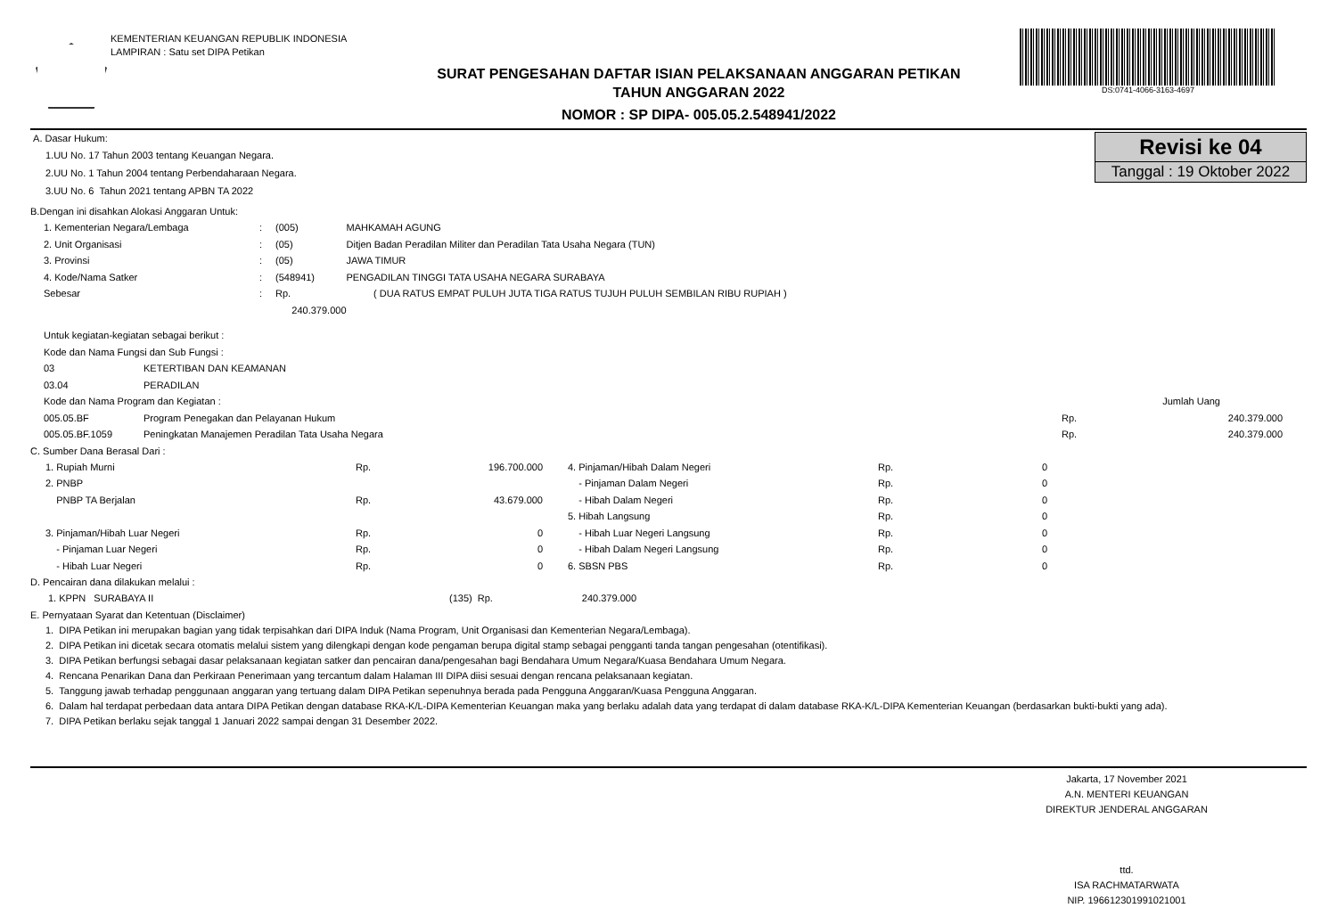KEMENTERIAN KEUANGAN REPUBLIK INDONESIA
LAMPIRAN : Satu set DIPA Petikan
SURAT PENGESAHAN DAFTAR ISIAN PELAKSANAAN ANGGARAN PETIKAN
TAHUN ANGGARAN 2022
NOMOR : SP DIPA- 005.05.2.548941/2022
DS:0741-4066-3163-4697
Revisi ke 04
Tanggal : 19 Oktober 2022
A. Dasar Hukum:
1.UU No. 17 Tahun 2003 tentang Keuangan Negara.
2.UU No. 1 Tahun 2004 tentang Perbendaharaan Negara.
3.UU No. 6 Tahun 2021 tentang APBN TA 2022
B.Dengan ini disahkan Alokasi Anggaran Untuk:
| 1. Kementerian Negara/Lembaga | : | (005) | MAHKAMAH AGUNG |
| 2. Unit Organisasi | : | (05) | Ditjen Badan Peradilan Militer dan Peradilan Tata Usaha Negara (TUN) |
| 3. Provinsi | : | (05) | JAWA TIMUR |
| 4. Kode/Nama Satker | : | (548941) | PENGADILAN TINGGI TATA USAHA NEGARA SURABAYA |
| Sebesar | : | Rp. 240.379.000 | ( DUA RATUS EMPAT PULUH JUTA TIGA RATUS TUJUH PULUH SEMBILAN RIBU RUPIAH ) |
| Untuk kegiatan-kegiatan sebagai berikut : | | | |
| Kode dan Nama Fungsi dan Sub Fungsi : | | | |
| 03 | KETERTIBAN DAN KEAMANAN | | |
| 03.04 | PERADILAN | | |
| Kode dan Nama Program dan Kegiatan : | | | Jumlah Uang |
| 005.05.BF | Program Penegakan dan Pelayanan Hukum | Rp. | 240.379.000 |
| 005.05.BF.1059 | Peningkatan Manajemen Peradilan Tata Usaha Negara | Rp. | 240.379.000 |
C. Sumber Dana Berasal Dari :
| 1. Rupiah Murni | Rp. | 196.700.000 | | 4. Pinjaman/Hibah Dalam Negeri | Rp. | 0 |
| 2. PNBP | | | | - Pinjaman Dalam Negeri | Rp. | 0 |
| PNBP TA Berjalan | Rp. | 43.679.000 | | - Hibah Dalam Negeri | Rp. | 0 |
| | | | | 5. Hibah Langsung | Rp. | 0 |
| 3. Pinjaman/Hibah Luar Negeri | Rp. | 0 | | - Hibah Luar Negeri Langsung | Rp. | 0 |
| - Pinjaman Luar Negeri | Rp. | 0 | | - Hibah Dalam Negeri Langsung | Rp. | 0 |
| - Hibah Luar Negeri | Rp. | 0 | | 6. SBSN PBS | Rp. | 0 |
D. Pencairan dana dilakukan melalui :
| 1. KPPN SURABAYA II | (135) Rp. | 240.379.000 |
E. Pernyataan Syarat dan Ketentuan (Disclaimer)
1. DIPA Petikan ini merupakan bagian yang tidak terpisahkan dari DIPA Induk (Nama Program, Unit Organisasi dan Kementerian Negara/Lembaga).
2. DIPA Petikan ini dicetak secara otomatis melalui sistem yang dilengkapi dengan kode pengaman berupa digital stamp sebagai pengganti tanda tangan pengesahan (otentifikasi).
3. DIPA Petikan berfungsi sebagai dasar pelaksanaan kegiatan satker dan pencairan dana/pengesahan bagi Bendahara Umum Negara/Kuasa Bendahara Umum Negara.
4. Rencana Penarikan Dana dan Perkiraan Penerimaan yang tercantum dalam Halaman III DIPA diisi sesuai dengan rencana pelaksanaan kegiatan.
5. Tanggung jawab terhadap penggunaan anggaran yang tertuang dalam DIPA Petikan sepenuhnya berada pada Pengguna Anggaran/Kuasa Pengguna Anggaran.
6. Dalam hal terdapat perbedaan data antara DIPA Petikan dengan database RKA-K/L-DIPA Kementerian Keuangan maka yang berlaku adalah data yang terdapat di dalam database RKA-K/L-DIPA Kementerian Keuangan (berdasarkan bukti-bukti yang ada).
7. DIPA Petikan berlaku sejak tanggal 1 Januari 2022 sampai dengan 31 Desember 2022.
Jakarta, 17 November 2021
A.N. MENTERI KEUANGAN
DIREKTUR JENDERAL ANGGARAN
ttd.
ISA RACHMATARWATA
NIP. 196612301991021001